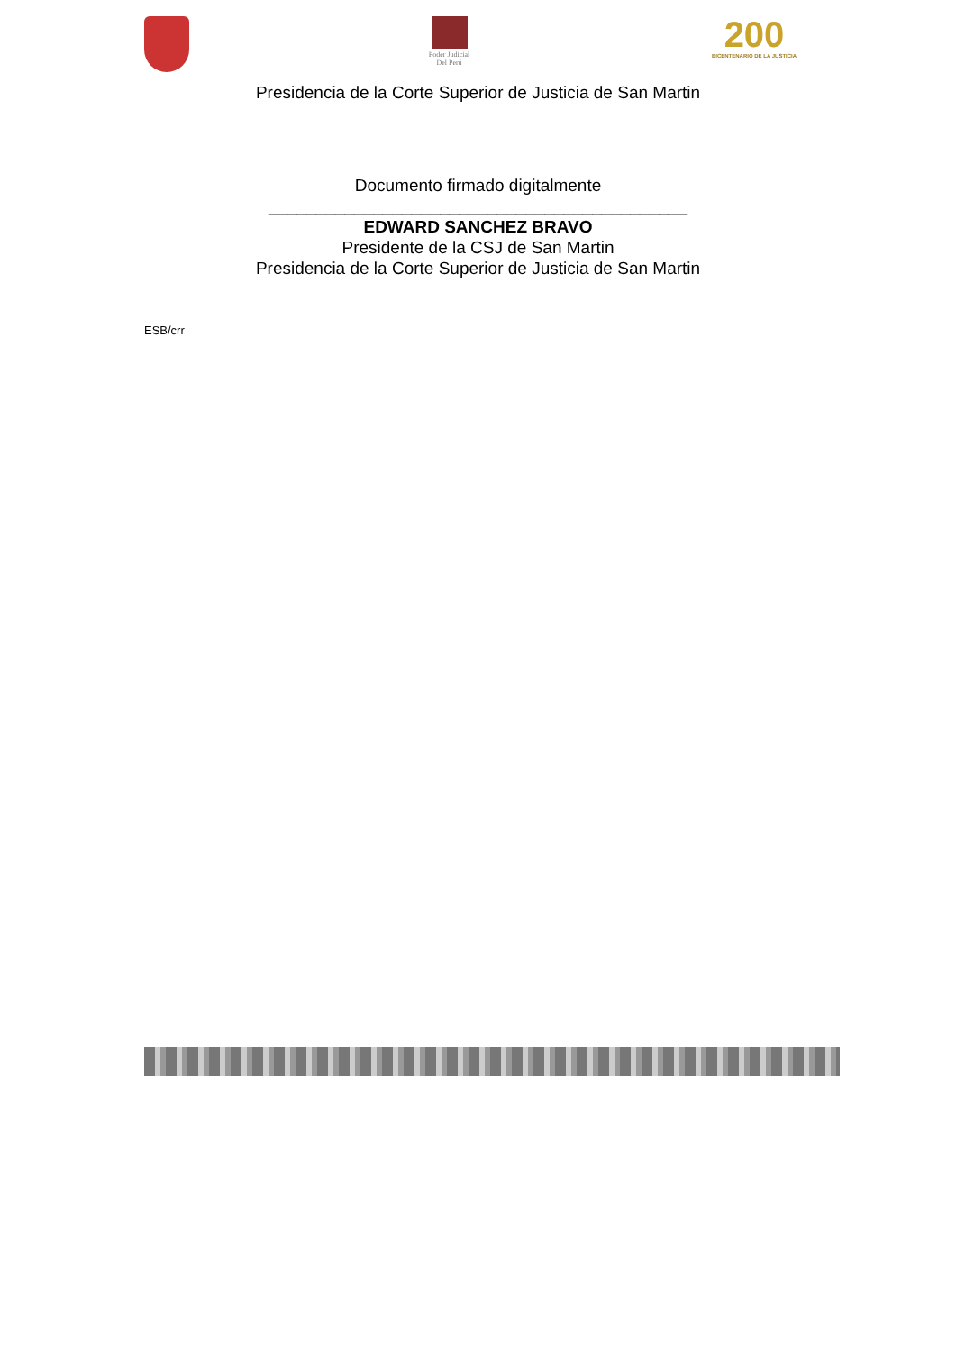Poder Judicial
Del Perú
200
BICENTENARIO DE LA JUSTICIA
Presidencia de la Corte Superior de Justicia de San Martin
Documento firmado digitalmente
____________________________________________
EDWARD SANCHEZ BRAVO
Presidente de la CSJ de San Martin
Presidencia de la Corte Superior de Justicia de San Martin
ESB/crr